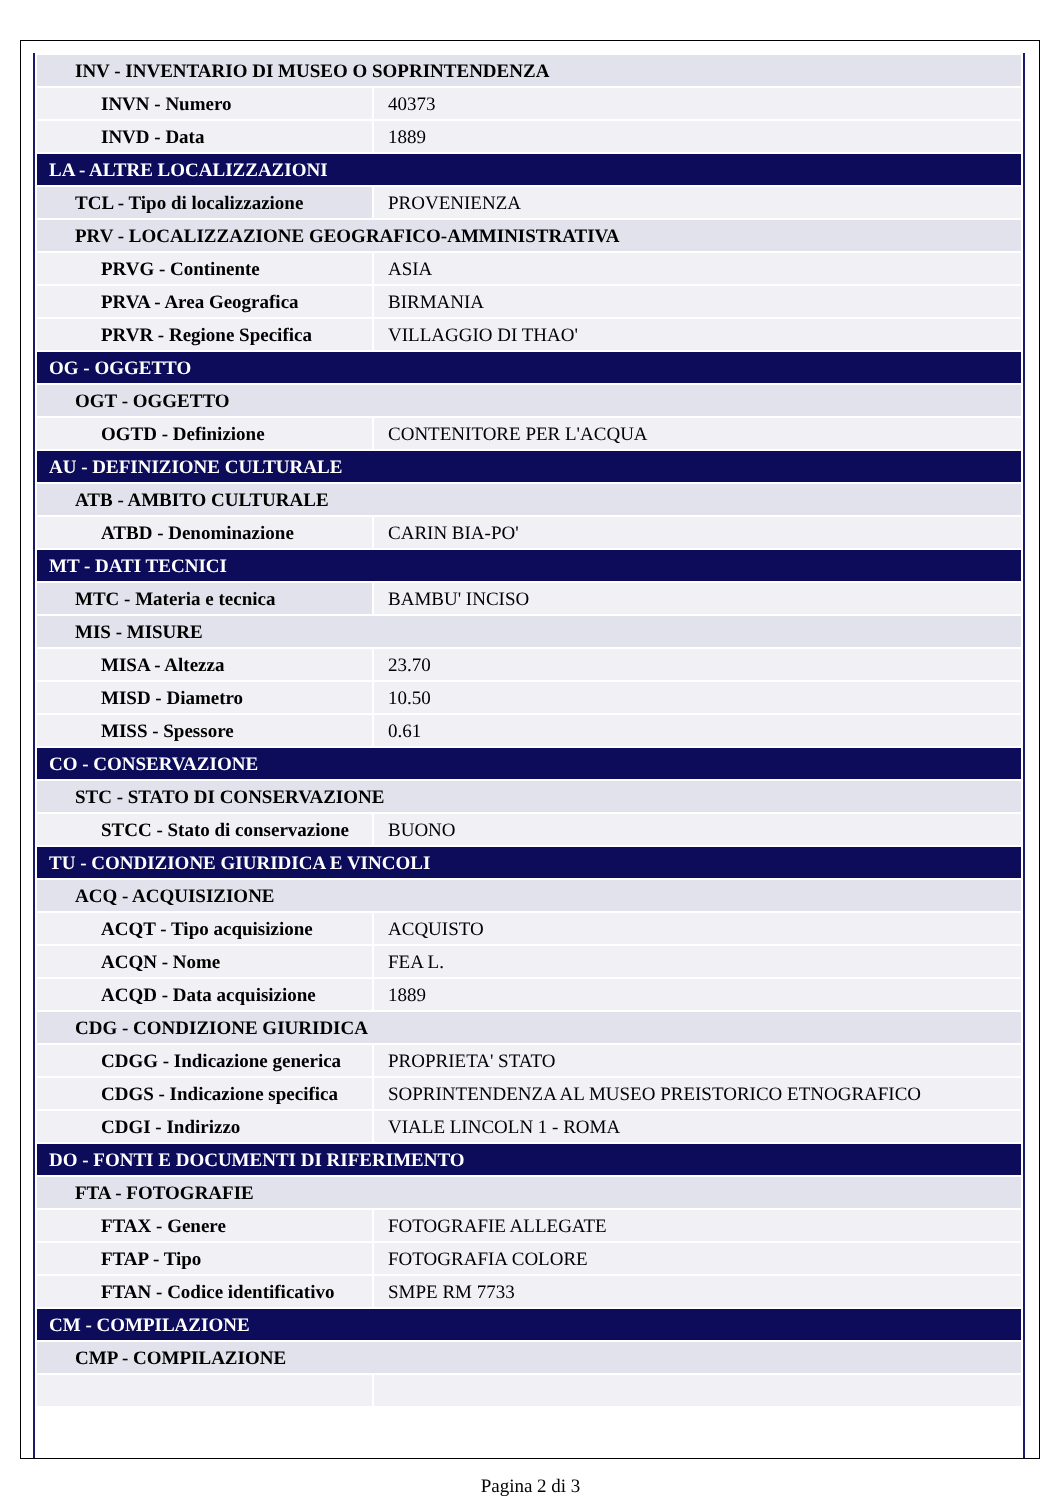| INV - INVENTARIO DI MUSEO O SOPRINTENDENZA | |
| INVN - Numero | 40373 |
| INVD - Data | 1889 |
| LA - ALTRE LOCALIZZAZIONI | |
| TCL - Tipo di localizzazione | PROVENIENZA |
| PRV - LOCALIZZAZIONE GEOGRAFICO-AMMINISTRATIVA | |
| PRVG - Continente | ASIA |
| PRVA - Area Geografica | BIRMANIA |
| PRVR - Regione Specifica | VILLAGGIO DI THAO' |
| OG - OGGETTO | |
| OGT - OGGETTO | |
| OGTD - Definizione | CONTENITORE PER L'ACQUA |
| AU - DEFINIZIONE CULTURALE | |
| ATB - AMBITO CULTURALE | |
| ATBD - Denominazione | CARIN BIA-PO' |
| MT - DATI TECNICI | |
| MTC - Materia e tecnica | BAMBU' INCISO |
| MIS - MISURE | |
| MISA - Altezza | 23.70 |
| MISD - Diametro | 10.50 |
| MISS - Spessore | 0.61 |
| CO - CONSERVAZIONE | |
| STC - STATO DI CONSERVAZIONE | |
| STCC - Stato di conservazione | BUONO |
| TU - CONDIZIONE GIURIDICA E VINCOLI | |
| ACQ - ACQUISIZIONE | |
| ACQT - Tipo acquisizione | ACQUISTO |
| ACQN - Nome | FEA L. |
| ACQD - Data acquisizione | 1889 |
| CDG - CONDIZIONE GIURIDICA | |
| CDGG - Indicazione generica | PROPRIETA' STATO |
| CDGS - Indicazione specifica | SOPRINTENDENZA AL MUSEO PREISTORICO ETNOGRAFICO |
| CDGI - Indirizzo | VIALE LINCOLN 1 - ROMA |
| DO - FONTI E DOCUMENTI DI RIFERIMENTO | |
| FTA - FOTOGRAFIE | |
| FTAX - Genere | FOTOGRAFIE ALLEGATE |
| FTAP - Tipo | FOTOGRAFIA COLORE |
| FTAN - Codice identificativo | SMPE RM 7733 |
| CM - COMPILAZIONE | |
| CMP - COMPILAZIONE | |
Pagina 2 di 3